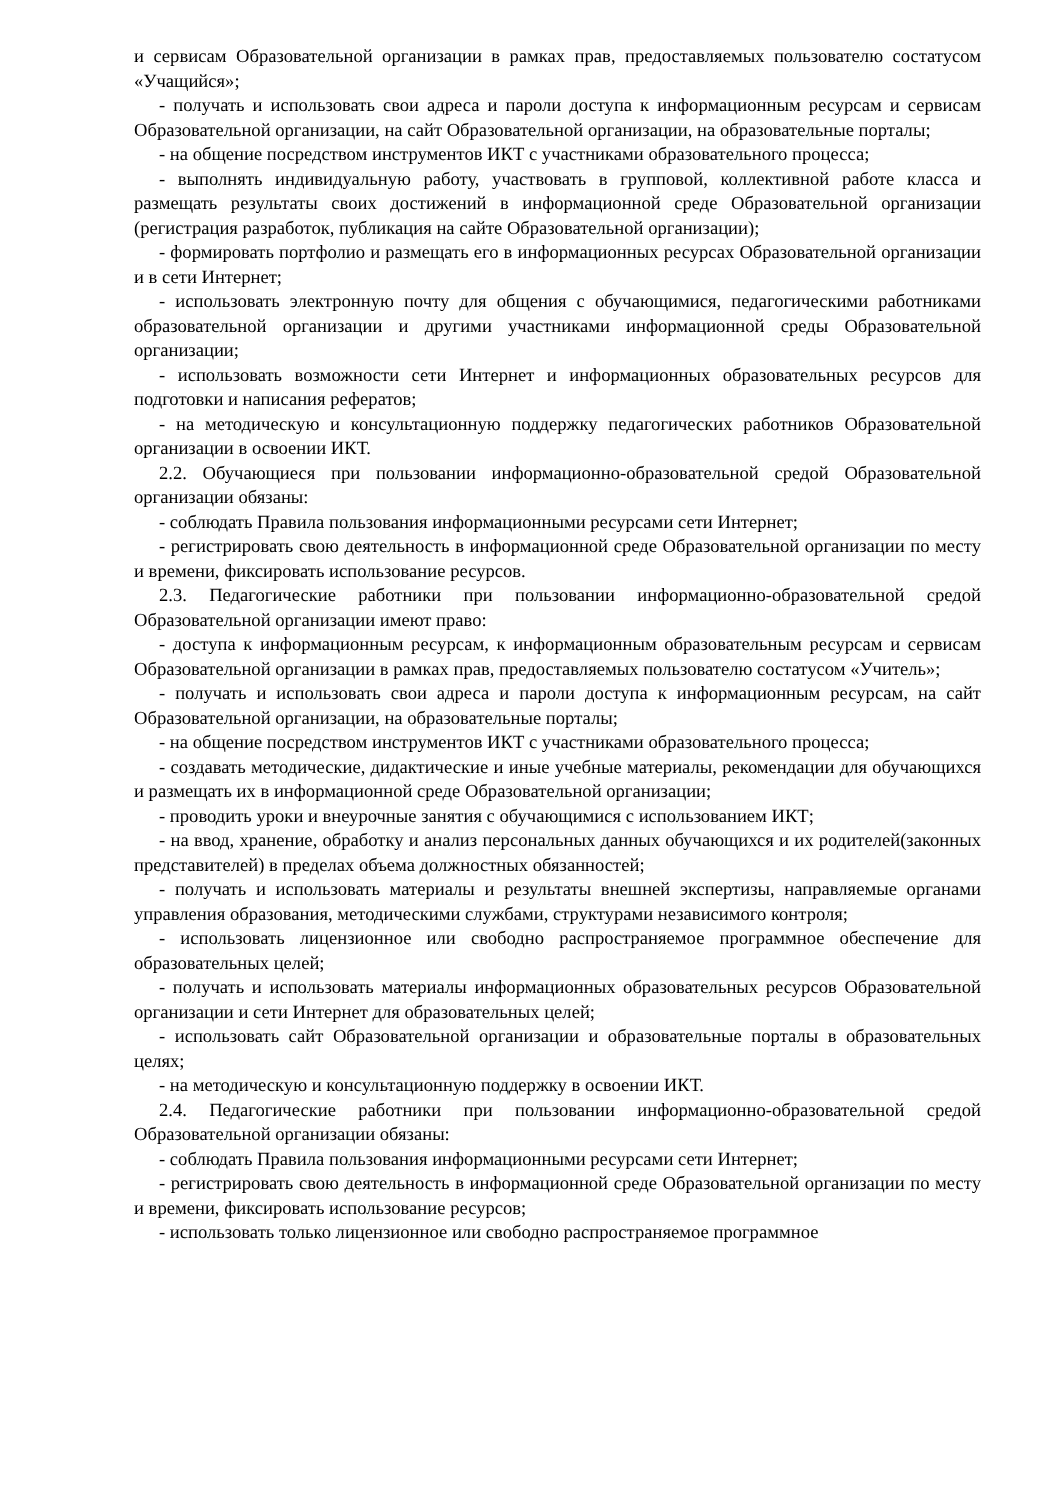и сервисам Образовательной организации в рамках прав, предоставляемых пользователю состатусом «Учащийся»;
- получать и использовать свои адреса и пароли доступа к информационным ресурсам и сервисам Образовательной организации, на сайт Образовательной организации, на образовательные порталы;
- на общение посредством инструментов ИКТ с участниками образовательного процесса;
- выполнять индивидуальную работу, участвовать в групповой, коллективной работе класса и размещать результаты своих достижений в информационной среде Образовательной организации (регистрация разработок, публикация на сайте Образовательной организации);
- формировать портфолио и размещать его в информационных ресурсах Образовательной организации и в сети Интернет;
- использовать электронную почту для общения с обучающимися, педагогическими работниками образовательной организации и другими участниками информационной среды Образовательной организации;
- использовать возможности сети Интернет и информационных образовательных ресурсов для подготовки и написания рефератов;
- на методическую и консультационную поддержку педагогических работников Образовательной организации в освоении ИКТ.
2.2. Обучающиеся при пользовании информационно-образовательной средой Образовательной организации обязаны:
- соблюдать Правила пользования информационными ресурсами сети Интернет;
- регистрировать свою деятельность в информационной среде Образовательной организации по месту и времени, фиксировать использование ресурсов.
2.3. Педагогические работники при пользовании информационно-образовательной средой Образовательной организации имеют право:
- доступа к информационным ресурсам, к информационным образовательным ресурсам и сервисам Образовательной организации в рамках прав, предоставляемых пользователю состатусом «Учитель»;
- получать и использовать свои адреса и пароли доступа к информационным ресурсам, на сайт Образовательной организации, на образовательные порталы;
- на общение посредством инструментов ИКТ с участниками образовательного процесса;
- создавать методические, дидактические и иные учебные материалы, рекомендации для обучающихся и размещать их в информационной среде Образовательной организации;
- проводить уроки и внеурочные занятия с обучающимися с использованием ИКТ;
- на ввод, хранение, обработку и анализ персональных данных обучающихся и их родителей(законных представителей) в пределах объема должностных обязанностей;
- получать и использовать материалы и результаты внешней экспертизы, направляемые органами управления образования, методическими службами, структурами независимого контроля;
- использовать лицензионное или свободно распространяемое программное обеспечение для образовательных целей;
- получать и использовать материалы информационных образовательных ресурсов Образовательной организации и сети Интернет для образовательных целей;
- использовать сайт Образовательной организации и образовательные порталы в образовательных целях;
- на методическую и консультационную поддержку в освоении ИКТ.
2.4. Педагогические работники при пользовании информационно-образовательной средой Образовательной организации обязаны:
- соблюдать Правила пользования информационными ресурсами сети Интернет;
- регистрировать свою деятельность в информационной среде Образовательной организации по месту и времени, фиксировать использование ресурсов;
- использовать только лицензионное или свободно распространяемое программное